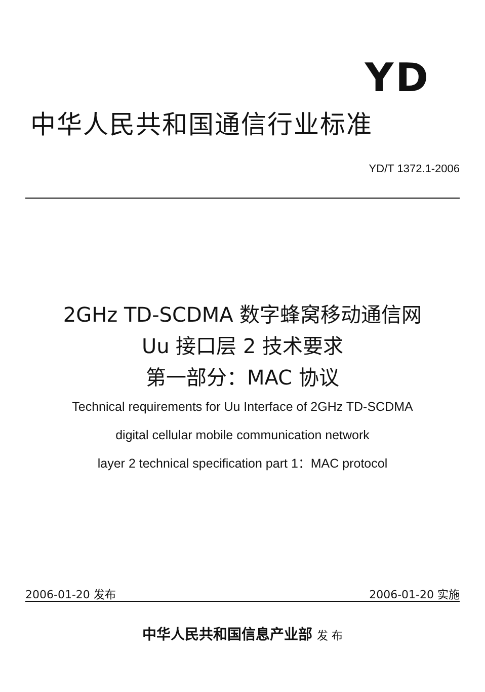YD
中华人民共和国通信行业标准
YD/T 1372.1-2006
2GHz TD-SCDMA 数字蜂窝移动通信网
Uu 接口层 2 技术要求
第一部分：MAC 协议
Technical requirements for Uu Interface of 2GHz TD-SCDMA
digital cellular mobile communication network
layer 2 technical specification part 1：MAC protocol
2006-01-20 发布 2006-01-20 实施
中华人民共和国信息产业部 发 布